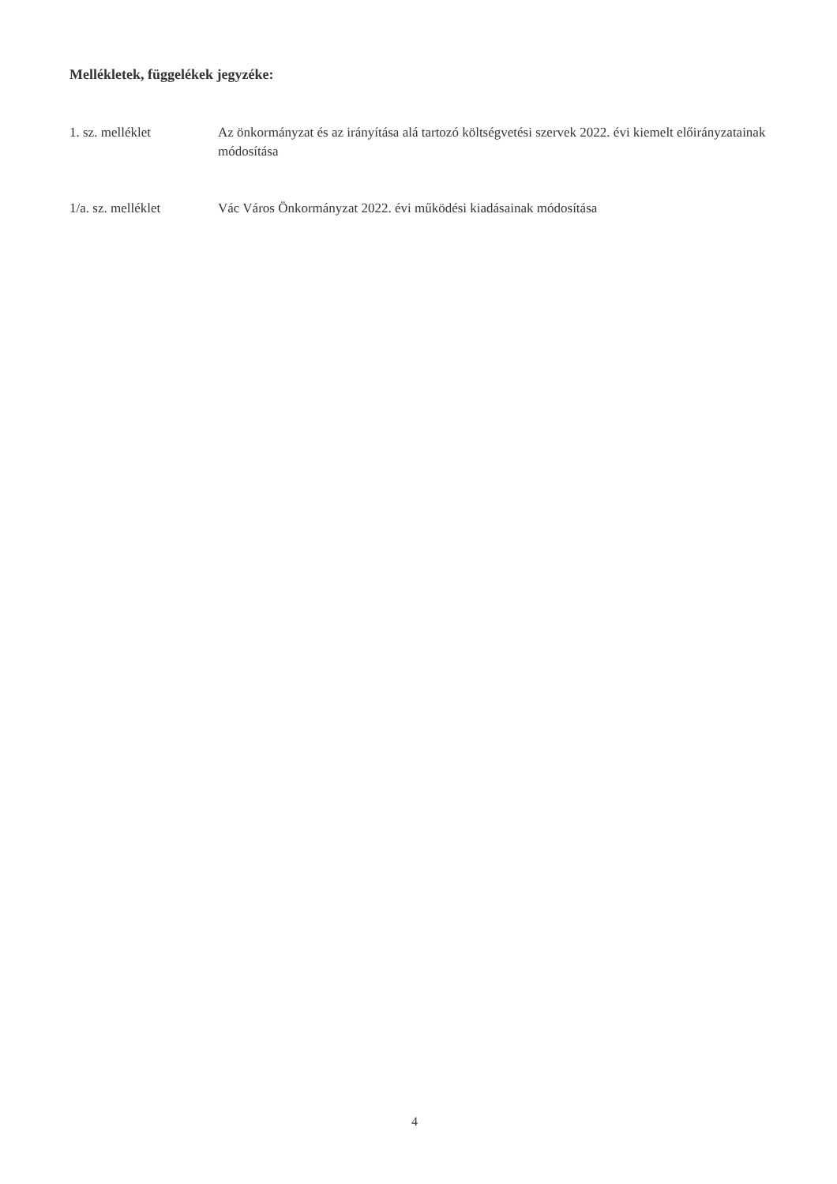Mellékletek, függelékek jegyzéke:
1. sz. melléklet Az önkormányzat és az irányítása alá tartozó költségvetési szervek 2022. évi kiemelt előirányzatainak módosítása
1/a. sz. melléklet Vác Város Önkormányzat 2022. évi működési kiadásainak módosítása
4